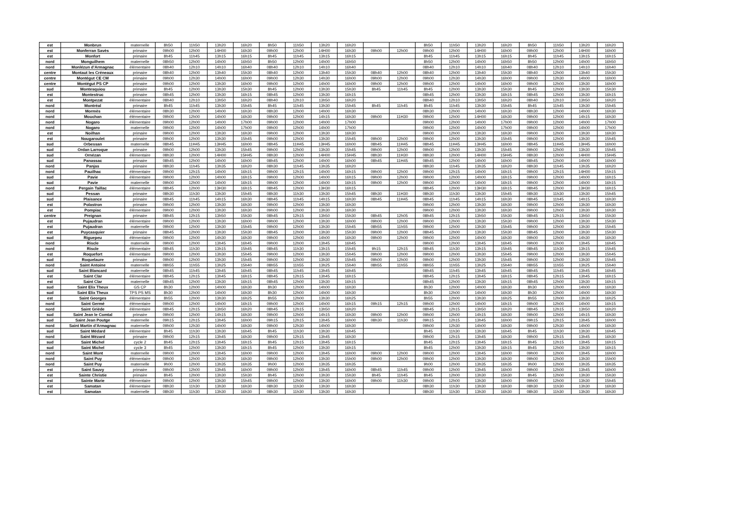| est | Monbrun | maternelle | 8h50 | 11h50 | 13h20 | 16h20 | 8h50 | 11h50 | 13h20 | 16h20 | | | 8h50 | 11h50 | 13h20 | 16h20 | 8h50 | 11h50 | 13h20 | 16h20 |
| est | Monferran Savès | primaire | 09h00 | 12h00 | 14H00 | 16h30 | 09h00 | 12h00 | 14H00 | 16h30 | 09h00 | 12h00 | 09h00 | 12h00 | 14H00 | 16h00 | 09h00 | 12h00 | 14H00 | 16h00 |
| est | Monfort | primaire | 8h45 | 11h45 | 13h15 | 16h15 | 8h45 | 11h45 | 13h15 | 16h15 | | | 8h45 | 11h45 | 13h15 | 16h15 | 8h45 | 11h45 | 13h15 | 16h15 |
| nord | Monguilhem | maternelle | 08h50 | 12h00 | 14h00 | 16h50 | 8h50 | 12h00 | 14h00 | 16h50 | | | 8h50 | 12h00 | 14h00 | 16h50 | 8h50 | 12h00 | 14h00 | 16h50 |
| nord | Monlézun d'Armagnac | élémentaire | 08h40 | 12h10 | 14h10 | 16h40 | 08h40 | 12h10 | 14h10 | 16h40 | | | 08h40 | 12h10 | 14h10 | 16h40 | 08h40 | 12h10 | 14h10 | 16h40 |
| centre | Montaut les Créneaux | primaire | 08h40 | 12h00 | 13h40 | 15h30 | 08h40 | 12h00 | 13h40 | 15h30 | 08h40 | 12h00 | 08h40 | 12h00 | 13h40 | 15h30 | 08h40 | 12h00 | 13h40 | 15h30 |
| centre | Montégut CE CM | primaire | 09h00 | 12h30 | 14h00 | 16h00 | 09h00 | 12h30 | 14h30 | 16h00 | 09h00 | 12h00 | 09h00 | 12h30 | 14h30 | 16h00 | 09h00 | 12h30 | 14h00 | 16h00 |
| centre | Montégut PS CP | primaire | 09h00 | 12h00 | 13h30 | 16h00 | 09h00 | 12h00 | 14h00 | 16h00 | 09h00 | 12h00 | 09h00 | 12h00 | 14h00 | 16h00 | 09h00 | 12h00 | 13h30 | 16h00 |
| sud | Montesquiou | primaire | 8h45 | 12h00 | 13h30 | 15h30 | 8h45 | 12h00 | 13h30 | 15h30 | 8h45 | 11h45 | 8h45 | 12h00 | 13h30 | 15h30 | 8h45 | 12h00 | 13h30 | 15h30 |
| est | Montestruc | primaire | 08h45 | 12h00 | 13h30 | 16h15 | 08h45 | 12h00 | 13h30 | 16h15 | | | 08h45 | 12h00 | 13h30 | 16h15 | 08h45 | 12h00 | 13h30 | 16h15 |
| est | Montpezat | élémentaire | 08h40 | 12h10 | 13h50 | 16h20 | 08h40 | 12h10 | 13h50 | 16h20 | | | 08h40 | 12h10 | 13h50 | 16h20 | 08h40 | 12h10 | 13h50 | 16h20 |
| nord | Montréal | primaire | 8h45 | 11h45 | 13h30 | 15h45 | 8h45 | 11h45 | 13h30 | 15h45 | 8h45 | 11h45 | 8h45 | 11h45 | 13h30 | 15h45 | 8h45 | 11h45 | 13h30 | 15h45 |
| nord | Mormès | élémentaire | 08h30 | 12h00 | 14h00 | 16h30 | 08h30 | 12h00 | 14h00 | 16h30 | | | 08h30 | 12h00 | 14h00 | 16h30 | 08h30 | 12h00 | 14h00 | 16h30 |
| nord | Mouchan | élémentaire | 09h00 | 12h00 | 14h00 | 16h30 | 09h00 | 12h00 | 14h15 | 16h30 | 09h00 | 11H30 | 09h00 | 12h00 | 14H00 | 16h30 | 09h00 | 12h00 | 14h15 | 16h30 |
| nord | Nogaro | élémentaire | 09h00 | 12h00 | 14h00 | 17h00 | 09h00 | 12h00 | 14h00 | 17h00 | | | 09h00 | 12h00 | 14h00 | 17h00 | 09h00 | 12h00 | 14h00 | 17h00 |
| nord | Nogaro | maternelle | 09h00 | 12h00 | 14h00 | 17h00 | 09h00 | 12h00 | 14h00 | 17h00 | | | 09h00 | 12h00 | 14h00 | 17h00 | 09h00 | 12h00 | 14h00 | 17h00 |
| est | Noilhan | primaire | 09h00 | 12h00 | 13h30 | 16h30 | 09h00 | 12h00 | 13h30 | 16h30 | | | 09h00 | 12h00 | 13h30 | 16h30 | 09h00 | 12h00 | 13h30 | 16h30 |
| est | Nougaroulet | primaire | 09h00 | 12h00 | 13h30 | 15h45 | 09h00 | 12h00 | 13h30 | 15h45 | 09h00 | 12h00 | 09h00 | 12h00 | 13h30 | 15h45 | 09h00 | 12h00 | 13h30 | 15h45 |
| sud | Orbessan | maternelle | 08h45 | 11H45 | 13H45 | 16h00 | 08h45 | 11H45 | 13H45 | 16h00 | 08h45 | 11H45 | 08h45 | 11H45 | 13H45 | 16h00 | 08h45 | 11H45 | 13H45 | 16h00 |
| sud | Ordan Larroque | primaire | 09h00 | 12h00 | 13h30 | 15h45 | 09h00 | 12h00 | 13h30 | 15h45 | 09h00 | 12h00 | 09h00 | 12h00 | 13h30 | 15h45 | 09h00 | 12h00 | 13h30 | 15h45 |
| sud | Ornézan | élémentaire | 08h30 | 12h00 | 14H00 | 15H45 | 08h30 | 12h00 | 14H00 | 15H45 | 08h30 | 11H30 | 08h30 | 12h00 | 14H00 | 15H45 | 08h30 | 12h00 | 14H00 | 15H45 |
| sud | Panassac | primaire | 08h45 | 12h00 | 14h00 | 16h00 | 08h45 | 12h00 | 14h00 | 16h00 | 08h45 | 11H45 | 08h45 | 12h00 | 14h00 | 16h00 | 08h45 | 12h00 | 14h00 | 16h00 |
| nord | Panjas | primaire | 08h30 | 11h45 | 13h35 | 16h20 | 08h30 | 11h45 | 13h35 | 16h20 | | | 08h30 | 11h45 | 13h35 | 16h20 | 08h30 | 11h45 | 13h35 | 16h20 |
| nord | Pauilhac | élémentaire | 09h00 | 12h15 | 14h00 | 16h15 | 09h00 | 12h15 | 14h00 | 16h15 | 09h00 | 12h00 | 09h00 | 12h15 | 14h00 | 16h15 | 09h00 | 12h15 | 14H00 | 15h15 |
| sud | Pavie | élémentaire | 09h00 | 12h00 | 14h00 | 16h15 | 09h00 | 12h00 | 14h00 | 16h15 | 09h00 | 12h00 | 09h00 | 12h00 | 14h00 | 16h15 | 09h00 | 12h00 | 14h00 | 16h15 |
| sud | Pavie | maternelle | 09h00 | 12h00 | 14h00 | 16h15 | 09h00 | 12h00 | 14h00 | 16h15 | 09h00 | 12h00 | 09h00 | 12h00 | 14h00 | 16h15 | 09h00 | 12h00 | 14h00 | 16h15 |
| nord | Pergain Taillac | élémentaire | 08h45 | 12h00 | 13H30 | 16h15 | 08h45 | 12h00 | 13H30 | 16h15 | | | 08h45 | 12h00 | 13H30 | 16h15 | 08h45 | 12h00 | 13H30 | 16h15 |
| sud | Pessan | primaire | 08h30 | 11h30 | 13h30 | 15h45 | 08h30 | 11h30 | 13h30 | 15h45 | 08h30 | 11H30 | 08h30 | 11h30 | 13h30 | 15h45 | 08h30 | 11h30 | 13h30 | 15h45 |
| sud | Plaisance | primaire | 08h45 | 11h45 | 14h15 | 16h30 | 08h45 | 11h45 | 14h15 | 16h30 | 08h45 | 11H45 | 08h45 | 11h45 | 14h15 | 16h30 | 08h45 | 11h45 | 14h15 | 16h30 |
| est | Polastron | primaire | 09h00 | 12h00 | 13h30 | 16h30 | 09h00 | 12h00 | 13h30 | 16h30 | | | 09h00 | 12h00 | 13h30 | 16h30 | 09h00 | 12h00 | 13h30 | 16h30 |
| est | Pompiac | élémentaire | 09h00 | 12h00 | 13h30 | 16h30 | 09h00 | 12h00 | 13h30 | 16h30 | | | 09h00 | 12h00 | 13h30 | 16h30 | 09h00 | 12h00 | 13h30 | 16h30 |
| centre | Preignan | primaire | 08h45 | 12h15 | 13h50 | 15h30 | 08h45 | 12h15 | 13h50 | 15h30 | 08h45 | 12h05 | 08h45 | 12h15 | 13h50 | 15h30 | 08h45 | 12h15 | 13h50 | 15h30 |
| est | Pujaudran | élémentaire | 09h00 | 12h00 | 13h30 | 16h00 | 09h00 | 12h00 | 13h30 | 16h00 | 09h00 | 12h00 | 09h00 | 12h00 | 13h30 | 15h30 | 09h00 | 12h00 | 13h30 | 15h30 |
| est | Pujaudran | maternelle | 09h00 | 12h00 | 13h30 | 15h45 | 09h00 | 12h00 | 13h30 | 15h45 | 08h55 | 11h55 | 09h00 | 12h00 | 13h30 | 15h45 | 09h00 | 12h00 | 13h30 | 15h45 |
| est | Puycasquier | primaire | 08h45 | 12h00 | 13h30 | 15h30 | 08h45 | 12h00 | 13h30 | 15h30 | 09h00 | 12h00 | 08h45 | 12h00 | 13h30 | 15h30 | 08h45 | 12h00 | 13h30 | 15h30 |
| sud | Riguepeu | élémentaire | 09h00 | 12h00 | 14h30 | 16h30 | 09h00 | 12h00 | 14h00 | 16h30 | 09h00 | 12h00 | 09h00 | 12h00 | 14h00 | 16h30 | 09h00 | 12h00 | 14h30 | 16h30 |
| nord | Riscle | maternelle | 09h00 | 12h00 | 13h45 | 16h45 | 09h00 | 12h00 | 13h45 | 16h45 | | | 09h00 | 12h00 | 13h45 | 16h45 | 09h00 | 12h00 | 13h45 | 16h45 |
| nord | Riscle | élémentaire | 08h45 | 11h30 | 13h15 | 15h45 | 08h45 | 11h30 | 13h15 | 15h45 | 9h15 | 12h15 | 08h45 | 11h30 | 13h15 | 15h45 | 08h45 | 11h30 | 13h15 | 15h45 |
| est | Roquefort | élémentaire | 09h00 | 12h00 | 13h30 | 15h45 | 09h00 | 12h00 | 13h30 | 15h45 | 09h00 | 12h00 | 09h00 | 12h00 | 13h30 | 15h45 | 09h00 | 12h00 | 13h30 | 15h45 |
| sud | Roquelaure | primaire | 09h00 | 12h00 | 13h30 | 15h45 | 09h00 | 12h00 | 13h30 | 15h45 | 09h00 | 12h00 | 09h00 | 12h00 | 13h30 | 15h45 | 09h00 | 12h00 | 13h30 | 15h45 |
| nord | Saint Antoine | maternelle | 08h55 | 11h55 | 13h25 | 15h40 | 08h55 | 11h55 | 13h25 | 15h40 | 08h55 | 11h55 | 08h55 | 11h55 | 13h25 | 15h40 | 08h55 | 11h55 | 13h25 | 15h40 |
| sud | Saint Blancard | maternelle | 08h45 | 11h45 | 13h45 | 16h45 | 08h45 | 11h45 | 13h45 | 16h45 | | | 08h45 | 11h45 | 13h45 | 16h45 | 08h45 | 11h45 | 13h45 | 16h45 |
| est | Saint Clar | élémentaire | 08h45 | 12h15 | 13h45 | 16h15 | 08h45 | 12h15 | 13h45 | 16h15 | | | 08h45 | 12h15 | 13h45 | 16h15 | 08h45 | 12h15 | 13h45 | 16h15 |
| est | Saint Clar | maternelle | 08h45 | 12h00 | 13h30 | 16h15 | 08h45 | 12h00 | 13h30 | 16h15 | | | 08h45 | 12h00 | 13h30 | 16h15 | 08h45 | 12h00 | 13h30 | 16h15 |
| sud | Saint Elix Theux | GS CP | 8h30 | 12h00 | 14h00 | 16h30 | 8h30 | 12h00 | 14h00 | 16h30 | | | 8h30 | 12h00 | 14h00 | 16h30 | 8h30 | 12h00 | 14h00 | 16h30 |
| sud | Saint Elix Theux | TPS PS MS | 8h30 | 12h00 | 14h00 | 16h30 | 8h30 | 12h00 | 14h00 | 16h30 | | | 8h30 | 12h00 | 14h00 | 16h30 | 8h30 | 12h00 | 14h00 | 16h30 |
| est | Saint Georges | élémentaire | 8h55 | 12h00 | 13h30 | 16h25 | 8h55 | 12h00 | 13h30 | 16h25 | | | 8h55 | 12h00 | 13h30 | 16h25 | 8h55 | 12h00 | 13h30 | 16h25 |
| nord | Saint Germé | élémentaire | 09h00 | 12h00 | 14h00 | 16h15 | 09h00 | 12h00 | 14h00 | 16h15 | 09h15 | 12h15 | 09h00 | 12h00 | 14h00 | 16h15 | 09h00 | 12h00 | 14h00 | 16h15 |
| nord | Saint Griède | élémentaire | 08h45 | 12h15 | 13h50 | 16h20 | 08h45 | 12h15 | 13h50 | 16h20 | | | 08h45 | 12h15 | 13h50 | 16h20 | 08h45 | 12h15 | 13h50 | 16h20 |
| sud | Saint Jean le Comtal | primaire | 09h00 | 12h00 | 14h15 | 16h30 | 09h00 | 12h00 | 14h15 | 16h30 | 09h00 | 12h00 | 09h00 | 12h00 | 14h15 | 16h30 | 09h00 | 12h00 | 14h15 | 16h30 |
| sud | Saint Jean Poutge | maternelle | 09h15 | 12h15 | 13h45 | 16h00 | 09h15 | 12h15 | 13h45 | 16h00 | 08h30 | 11h30 | 09h15 | 12h15 | 13h45 | 16h00 | 09h15 | 12h15 | 13h45 | 16h00 |
| nord | Saint Martin d'Armagnac | maternelle | 09h00 | 12h30 | 14h00 | 16h30 | 09h00 | 12h30 | 14h00 | 16h30 | | | 09h00 | 12h30 | 14h00 | 16h30 | 09h00 | 12h30 | 14h00 | 16h30 |
| sud | Saint Médard | élémentaire | 8h45 | 11h30 | 13h30 | 16h45 | 8h45 | 11h30 | 13h30 | 16h45 | | | 8h45 | 11h30 | 13h30 | 16h45 | 8h45 | 11h30 | 13h30 | 16h45 |
| nord | Saint Mézard | primaire | 09h00 | 12h15 | 13h45 | 16h30 | 09h00 | 12h15 | 13h45 | 16h30 | | | 09h00 | 12h15 | 13h45 | 16h30 | 09h00 | 12h15 | 13h45 | 16h30 |
| sud | Saint Michel | cycle 2 | 8h45 | 12h15 | 13h45 | 16h15 | 8h45 | 12h15 | 13h45 | 16h15 | | | 8h45 | 12h15 | 13h45 | 16h15 | 8h45 | 12h15 | 13h45 | 16h15 |
| sud | Saint Michel | cycle 3 | 8h45 | 12h00 | 13h30 | 16h15 | 8h45 | 12h00 | 13h30 | 16h15 | | | 8h45 | 12h00 | 13h30 | 16h15 | 8h45 | 12h00 | 13h30 | 16h15 |
| nord | Saint Mont | maternelle | 09h00 | 12h00 | 13h45 | 16h00 | 09h00 | 12h00 | 13h45 | 16h00 | 09h00 | 12h00 | 09h00 | 12h00 | 13h45 | 16h00 | 09h00 | 12h00 | 13h45 | 16h00 |
| nord | Saint Puy | élémentaire | 09h00 | 12h00 | 13h30 | 16h30 | 09h00 | 12h00 | 13h30 | 15h00 | 09h00 | 12h00 | 09h00 | 12h00 | 13h30 | 16h30 | 09h00 | 12h00 | 13h30 | 15h00 |
| nord | Saint Puy | maternelle | 9h00 | 12h00 | 13h35 | 16h35 | 9h00 | 12h00 | 13h35 | 16h35 | | | 9h00 | 12h00 | 13h35 | 16h35 | 9h00 | 12h00 | 13h35 | 16h35 |
| est | Saint Sauvy | primaire | 09h00 | 12h00 | 13h45 | 16h00 | 09h00 | 12h00 | 13h45 | 16h00 | 08h45 | 11h45 | 09h00 | 12h00 | 13h45 | 16h00 | 09h00 | 12h00 | 13h45 | 16h00 |
| est | Sainte Christie | primaire | 8h45 | 12h00 | 13h30 | 15h30 | 8h45 | 12h00 | 13h30 | 15h30 | 8h45 | 11h45 | 8h45 | 12h00 | 13h30 | 15h30 | 8h45 | 12h00 | 13h30 | 15h30 |
| est | Sainte Marie | élémentaire | 09h00 | 12h00 | 13h30 | 15h45 | 09h00 | 12h00 | 13h30 | 16h00 | 09h00 | 11h30 | 09h00 | 12h00 | 13h30 | 16h00 | 09h00 | 12h00 | 13h30 | 15h45 |
| est | Samatan | élémentaire | 08h30 | 11h30 | 13h30 | 16h30 | 08h30 | 11h30 | 13h30 | 16h30 | | | 08h30 | 11h30 | 13h30 | 16h30 | 08h30 | 11h30 | 13h30 | 16h30 |
| est | Samatan | maternelle | 08h30 | 11h30 | 13h30 | 16h30 | 08h30 | 11h30 | 13h30 | 16h30 | | | 08h30 | 11h30 | 13h30 | 16h30 | 08h30 | 11h30 | 13h30 | 16h30 |